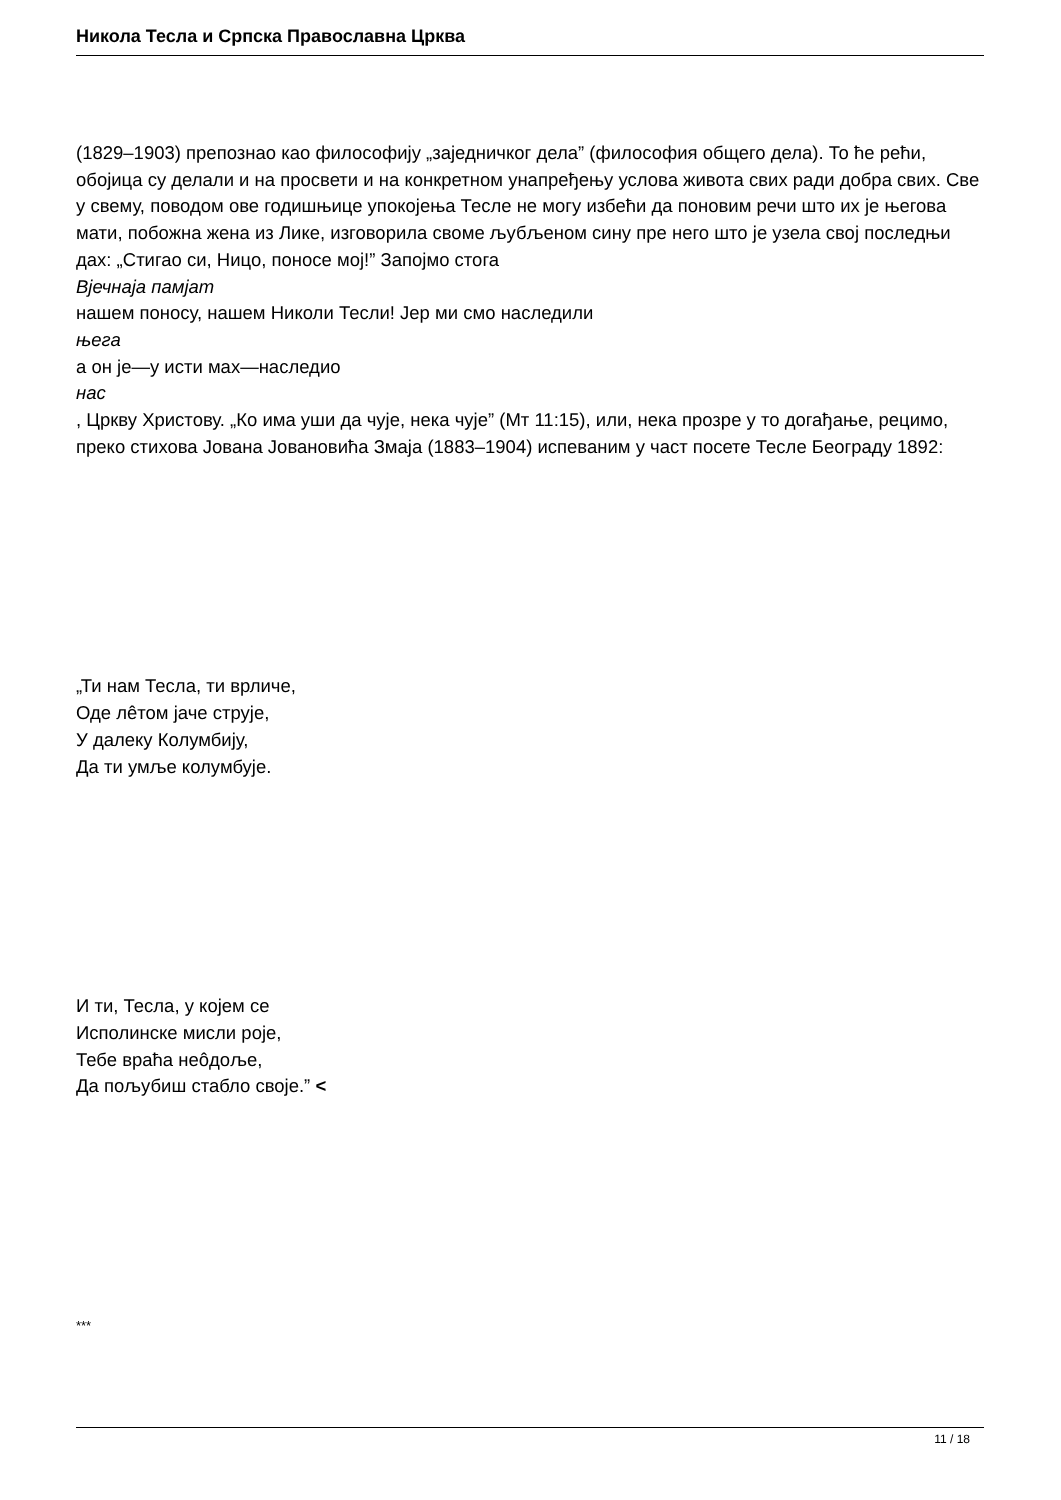Никола Тесла и Српска Православна Црква
(1829–1903) препознао као философију „заједничког дела” (философия общего дела). То ће рећи, обојица су делали и на просвети и на конкретном унапређењу услова живота свих ради добра свих. Све у свему, поводом ове годишњице упокојења Тесле не могу избећи да поновим речи што их је његова мати, побожна жена из Лике, изговорила своме љубљеном сину пре него што је узела свој последњи дах: „Стигао си, Ницо, поносе мој!” Запојмо стога
Вјечнаја памјат
нашем поносу, нашем Николи Тесли! Јер ми смо наследили
њега
а он је—у исти мах—наследио
нас
, Цркву Христову. „Ко има уши да чује, нека чује” (Мт 11:15), или, нека прозре у то догађање, рецимо, преко стихова Јована Јовановића Змаја (1883–1904) испеваним у част посете Тесле Београду 1892:
„Ти нам Тесла, ти врличе,
Оде лêтом јаче струје,
У далеку Колумбију,
Да ти умље колумбује.
И ти, Тесла, у којем се
Исполинске мисли роје,
Тебе враћа неôдоље,
Да пољубиш стабло своје.” <
***
11 / 18